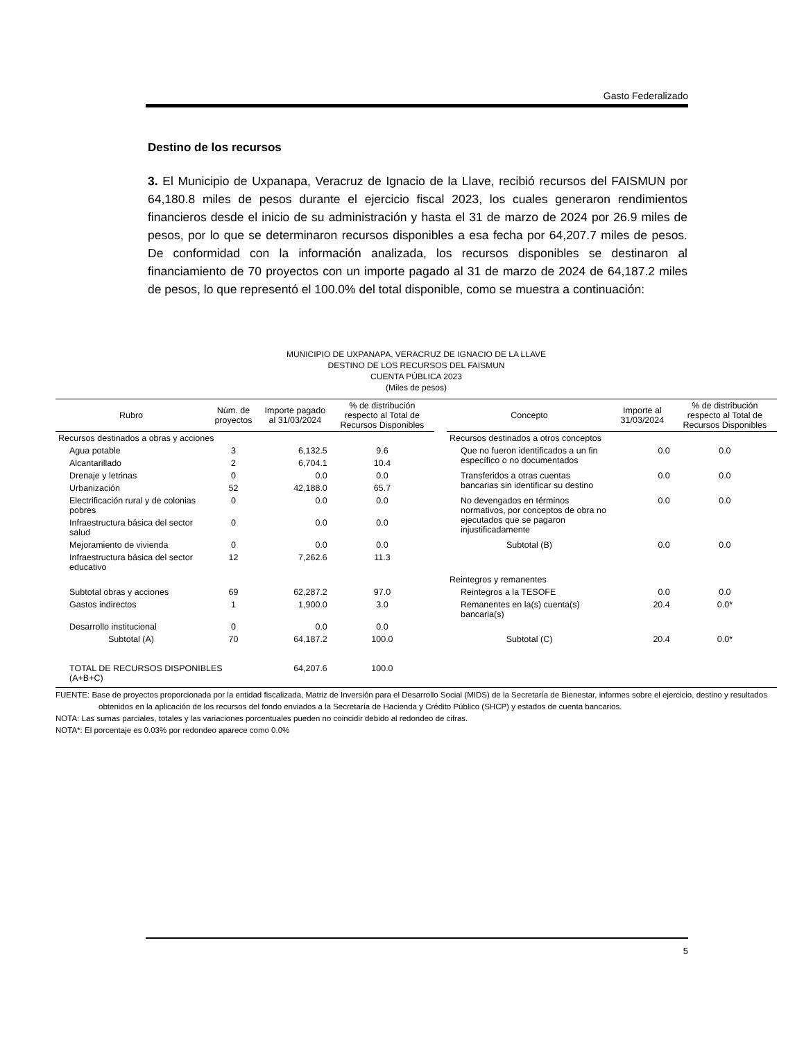Gasto Federalizado
Destino de los recursos
3. El Municipio de Uxpanapa, Veracruz de Ignacio de la Llave, recibió recursos del FAISMUN por 64,180.8 miles de pesos durante el ejercicio fiscal 2023, los cuales generaron rendimientos financieros desde el inicio de su administración y hasta el 31 de marzo de 2024 por 26.9 miles de pesos, por lo que se determinaron recursos disponibles a esa fecha por 64,207.7 miles de pesos. De conformidad con la información analizada, los recursos disponibles se destinaron al financiamiento de 70 proyectos con un importe pagado al 31 de marzo de 2024 de 64,187.2 miles de pesos, lo que representó el 100.0% del total disponible, como se muestra a continuación:
MUNICIPIO DE UXPANAPA, VERACRUZ DE IGNACIO DE LA LLAVE
DESTINO DE LOS RECURSOS DEL FAISMUN
CUENTA PÚBLICA 2023
(Miles de pesos)
| Rubro | Núm. de proyectos | Importe pagado al 31/03/2024 | % de distribución respecto al Total de Recursos Disponibles | | Concepto | Importe al 31/03/2024 | % de distribución respecto al Total de Recursos Disponibles |
| --- | --- | --- | --- | --- | --- | --- | --- |
| Recursos destinados a obras y acciones | | | | | Recursos destinados a otros conceptos | | |
| Agua potable | 3 | 6,132.5 | 9.6 | | Que no fueron identificados a un fin específico o no documentados | 0.0 | 0.0 |
| Alcantarillado | 2 | 6,704.1 | 10.4 | | | | |
| Drenaje y letrinas | 0 | 0.0 | 0.0 | | Transferidos a otras cuentas bancarias sin identificar su destino | 0.0 | 0.0 |
| Urbanización | 52 | 42,188.0 | 65.7 | | | | |
| Electrificación rural y de colonias pobres | 0 | 0.0 | 0.0 | | No devengados en términos normativos, por conceptos de obra no ejecutados que se pagaron injustificadamente | 0.0 | 0.0 |
| Infraestructura básica del sector salud | 0 | 0.0 | 0.0 | | | | |
| Mejoramiento de vivienda | 0 | 0.0 | 0.0 | | Subtotal (B) | 0.0 | 0.0 |
| Infraestructura básica del sector educativo | 12 | 7,262.6 | 11.3 | | | | |
| | | | | | Reintegros y remanentes | | |
| Subtotal obras y acciones | 69 | 62,287.2 | 97.0 | | Reintegros a la TESOFE | 0.0 | 0.0 |
| Gastos indirectos | 1 | 1,900.0 | 3.0 | | Remanentes en la(s) cuenta(s) bancaria(s) | 20.4 | 0.0* |
| Desarrollo institucional | 0 | 0.0 | 0.0 | | | | |
| Subtotal (A) | 70 | 64,187.2 | 100.0 | | Subtotal (C) | 20.4 | 0.0* |
| TOTAL DE RECURSOS DISPONIBLES (A+B+C) | | 64,207.6 | 100.0 | | | | |
FUENTE: Base de proyectos proporcionada por la entidad fiscalizada, Matriz de Inversión para el Desarrollo Social (MIDS) de la Secretaría de Bienestar, informes sobre el ejercicio, destino y resultados obtenidos en la aplicación de los recursos del fondo enviados a la Secretaría de Hacienda y Crédito Público (SHCP) y estados de cuenta bancarios.
NOTA: Las sumas parciales, totales y las variaciones porcentuales pueden no coincidir debido al redondeo de cifras.
NOTA*: El porcentaje es 0.03% por redondeo aparece como 0.0%
5